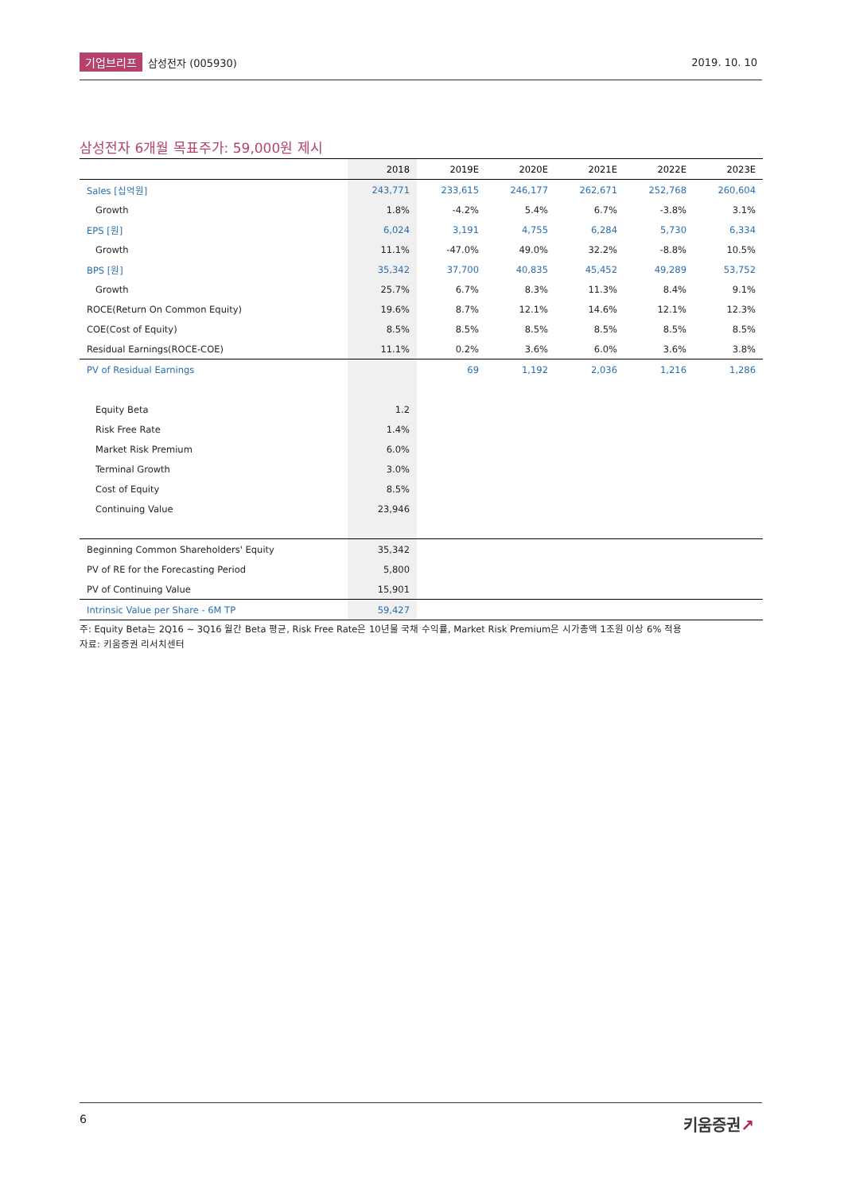기업브리프 삼성전자 (005930) 2019. 10. 10
삼성전자 6개월 목표주가: 59,000원 제시
| | 2018 | 2019E | 2020E | 2021E | 2022E | 2023E |
| --- | --- | --- | --- | --- | --- | --- |
| Sales [십억원] | 243,771 | 233,615 | 246,177 | 262,671 | 252,768 | 260,604 |
| Growth | 1.8% | -4.2% | 5.4% | 6.7% | -3.8% | 3.1% |
| EPS [원] | 6,024 | 3,191 | 4,755 | 6,284 | 5,730 | 6,334 |
| Growth | 11.1% | -47.0% | 49.0% | 32.2% | -8.8% | 10.5% |
| BPS [원] | 35,342 | 37,700 | 40,835 | 45,452 | 49,289 | 53,752 |
| Growth | 25.7% | 6.7% | 8.3% | 11.3% | 8.4% | 9.1% |
| ROCE(Return On Common Equity) | 19.6% | 8.7% | 12.1% | 14.6% | 12.1% | 12.3% |
| COE(Cost of Equity) | 8.5% | 8.5% | 8.5% | 8.5% | 8.5% | 8.5% |
| Residual Earnings(ROCE-COE) | 11.1% | 0.2% | 3.6% | 6.0% | 3.6% | 3.8% |
| PV of Residual Earnings | | 69 | 1,192 | 2,036 | 1,216 | 1,286 |
| Equity Beta | 1.2 | | | | | |
| Risk Free Rate | 1.4% | | | | | |
| Market Risk Premium | 6.0% | | | | | |
| Terminal Growth | 3.0% | | | | | |
| Cost of Equity | 8.5% | | | | | |
| Continuing Value | 23,946 | | | | | |
| Beginning Common Shareholders' Equity | 35,342 | | | | | |
| PV of RE for the Forecasting Period | 5,800 | | | | | |
| PV of Continuing Value | 15,901 | | | | | |
| Intrinsic Value per Share - 6M TP | 59,427 | | | | | |
주: Equity Beta는 2Q16 ~ 3Q16 월간 Beta 평균, Risk Free Rate은 10년물 국채 수익률, Market Risk Premium은 시가총액 1조원 이상 6% 적용
자료: 키움증권 리서치센터
6 키움증권↗